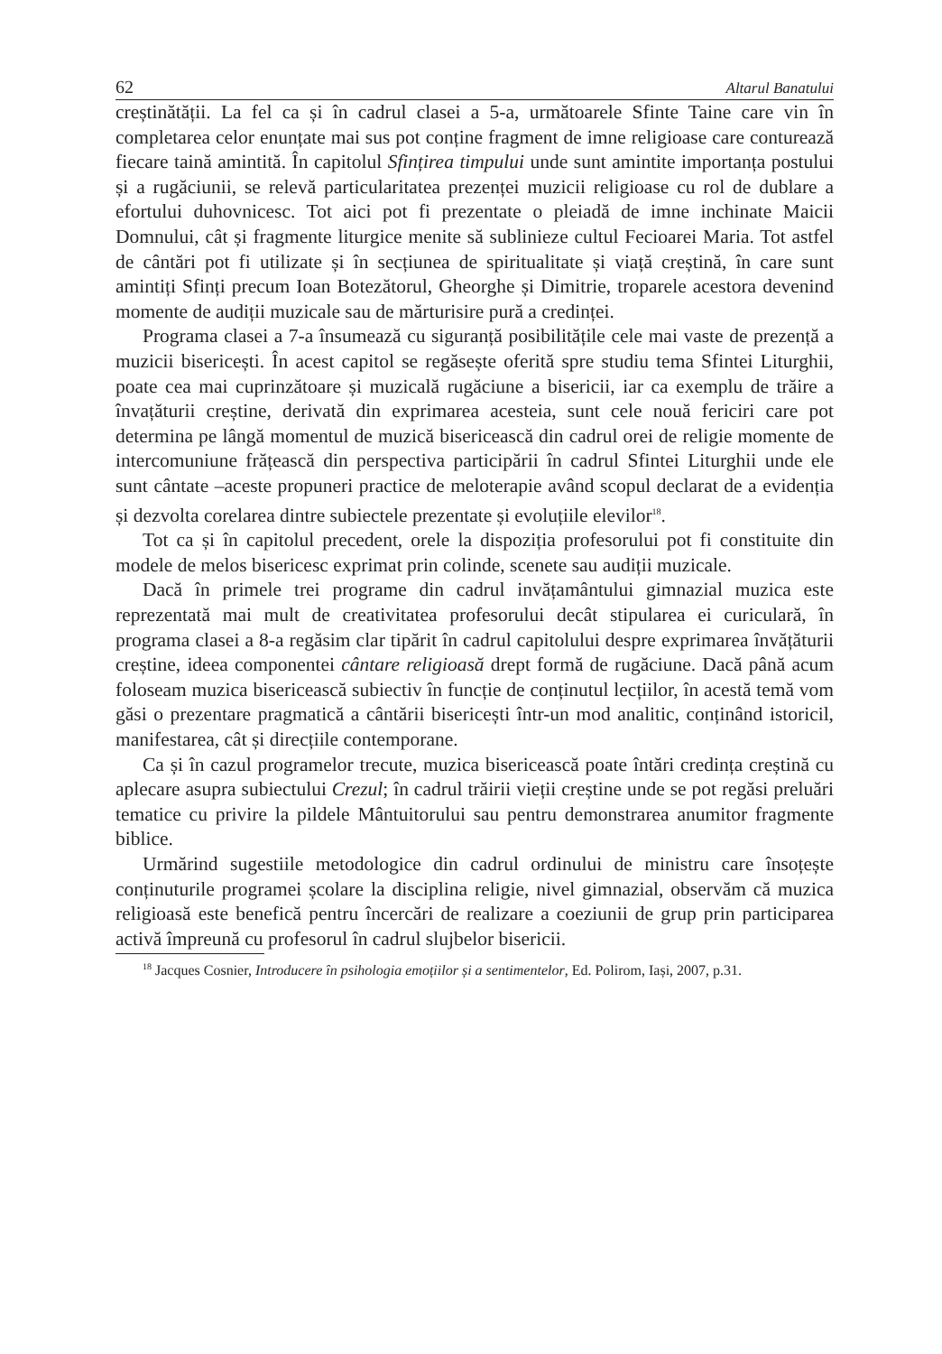62 Altarul Banatului
creștinătății. La fel ca și în cadrul clasei a 5-a, următoarele Sfinte Taine care vin în completarea celor enunțate mai sus pot conține fragment de imne religioase care conturează fiecare taină amintită. În capitolul Sfințirea timpului unde sunt amintite importanța postului și a rugăciunii, se relevă particularitatea prezenței muzicii religioase cu rol de dublare a efortului duhovnicesc. Tot aici pot fi prezentate o pleiadă de imne inchinate Maicii Domnului, cât și fragmente liturgice menite să sublinieze cultul Fecioarei Maria. Tot astfel de cântări pot fi utilizate și în secțiunea de spiritualitate și viață creștină, în care sunt amintiți Sfinți precum Ioan Botezătorul, Gheorghe și Dimitrie, troparele acestora devenind momente de audiții muzicale sau de mărturisire pură a credinței.
Programa clasei a 7-a însumează cu siguranță posibilitățile cele mai vaste de prezență a muzicii bisericești. În acest capitol se regăsește oferită spre studiu tema Sfintei Liturghii, poate cea mai cuprinzătoare și muzicală rugăciune a bisericii, iar ca exemplu de trăire a învațăturii creștine, derivată din exprimarea acesteia, sunt cele nouă fericiri care pot determina pe lângă momentul de muzică bisericească din cadrul orei de religie momente de intercomuniune frățească din perspectiva participării în cadrul Sfintei Liturghii unde ele sunt cântate –aceste propuneri practice de meloterapie având scopul declarat de a evidenția și dezvolta corelarea dintre subiectele prezentate și evoluțiile elevilor<sup>18</sup>.
Tot ca și în capitolul precedent, orele la dispoziția profesorului pot fi constituite din modele de melos bisericesc exprimat prin colinde, scenete sau audiții muzicale.
Dacă în primele trei programe din cadrul invățamântului gimnazial muzica este reprezentată mai mult de creativitatea profesorului decât stipularea ei curiculară, în programa clasei a 8-a regăsim clar tipărit în cadrul capitolului despre exprimarea învățăturii creștine, ideea componentei cântare religioasă drept formă de rugăciune. Dacă până acum foloseam muzica bisericească subiectiv în funcție de conținutul lecțiilor, în acestă temă vom găsi o prezentare pragmatică a cântării bisericești într-un mod analitic, conținând istoricil, manifestarea, cât și direcțiile contemporane.
Ca și în cazul programelor trecute, muzica bisericească poate întări credința creștină cu aplecare asupra subiectului Crezul; în cadrul trăirii vieții creștine unde se pot regăsi preluări tematice cu privire la pildele Mântuitorului sau pentru demonstrarea anumitor fragmente biblice.
Urmărind sugestiile metodologice din cadrul ordinului de ministru care însoțește conținuturile programei școlare la disciplina religie, nivel gimnazial, observăm că muzica religioasă este benefică pentru încercări de realizare a coeziunii de grup prin participarea activă împreună cu profesorul în cadrul slujbelor bisericii.
<sup>18</sup> Jacques Cosnier, Introducere în psihologia emoțiilor și a sentimentelor, Ed. Polirom, Iași, 2007, p.31.